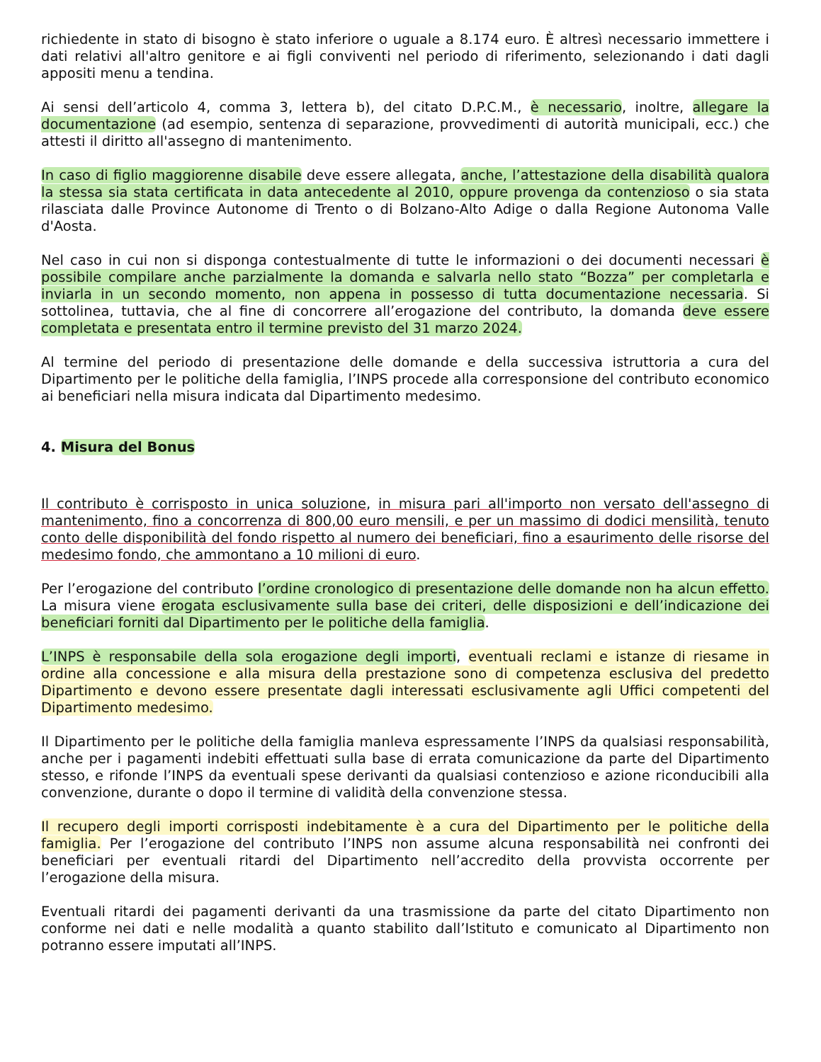richiedente in stato di bisogno è stato inferiore o uguale a 8.174 euro. È altresì necessario immettere i dati relativi all'altro genitore e ai figli conviventi nel periodo di riferimento, selezionando i dati dagli appositi menu a tendina.
Ai sensi dell’articolo 4, comma 3, lettera b), del citato D.P.C.M., è necessario, inoltre, allegare la documentazione (ad esempio, sentenza di separazione, provvedimenti di autorità municipali, ecc.) che attesti il diritto all'assegno di mantenimento.
In caso di figlio maggiorenne disabile deve essere allegata, anche, l’attestazione della disabilità qualora la stessa sia stata certificata in data antecedente al 2010, oppure provenga da contenzioso o sia stata rilasciata dalle Province Autonome di Trento o di Bolzano-Alto Adige o dalla Regione Autonoma Valle d'Aosta.
Nel caso in cui non si disponga contestualmente di tutte le informazioni o dei documenti necessari è possibile compilare anche parzialmente la domanda e salvarla nello stato “Bozza” per completarla e inviarla in un secondo momento, non appena in possesso di tutta documentazione necessaria. Si sottolinea, tuttavia, che al fine di concorrere all’erogazione del contributo, la domanda deve essere completata e presentata entro il termine previsto del 31 marzo 2024.
Al termine del periodo di presentazione delle domande e della successiva istruttoria a cura del Dipartimento per le politiche della famiglia, l’INPS procede alla corresponsione del contributo economico ai beneficiari nella misura indicata dal Dipartimento medesimo.
4. Misura del Bonus
Il contributo è corrisposto in unica soluzione, in misura pari all'importo non versato dell'assegno di mantenimento, fino a concorrenza di 800,00 euro mensili, e per un massimo di dodici mensilità, tenuto conto delle disponibilità del fondo rispetto al numero dei beneficiari, fino a esaurimento delle risorse del medesimo fondo, che ammontano a 10 milioni di euro.
Per l’erogazione del contributo l’ordine cronologico di presentazione delle domande non ha alcun effetto. La misura viene erogata esclusivamente sulla base dei criteri, delle disposizioni e dell’indicazione dei beneficiari forniti dal Dipartimento per le politiche della famiglia.
L’INPS è responsabile della sola erogazione degli importi, eventuali reclami e istanze di riesame in ordine alla concessione e alla misura della prestazione sono di competenza esclusiva del predetto Dipartimento e devono essere presentate dagli interessati esclusivamente agli Uffici competenti del Dipartimento medesimo.
Il Dipartimento per le politiche della famiglia manleva espressamente l’INPS da qualsiasi responsabilità, anche per i pagamenti indebiti effettuati sulla base di errata comunicazione da parte del Dipartimento stesso, e rifonde l’INPS da eventuali spese derivanti da qualsiasi contenzioso e azione riconducibili alla convenzione, durante o dopo il termine di validità della convenzione stessa.
Il recupero degli importi corrisposti indebitamente è a cura del Dipartimento per le politiche della famiglia. Per l’erogazione del contributo l’INPS non assume alcuna responsabilità nei confronti dei beneficiari per eventuali ritardi del Dipartimento nell’accredito della provvista occorrente per l’erogazione della misura.
Eventuali ritardi dei pagamenti derivanti da una trasmissione da parte del citato Dipartimento non conforme nei dati e nelle modalità a quanto stabilito dall’Istituto e comunicato al Dipartimento non potranno essere imputati all’INPS.